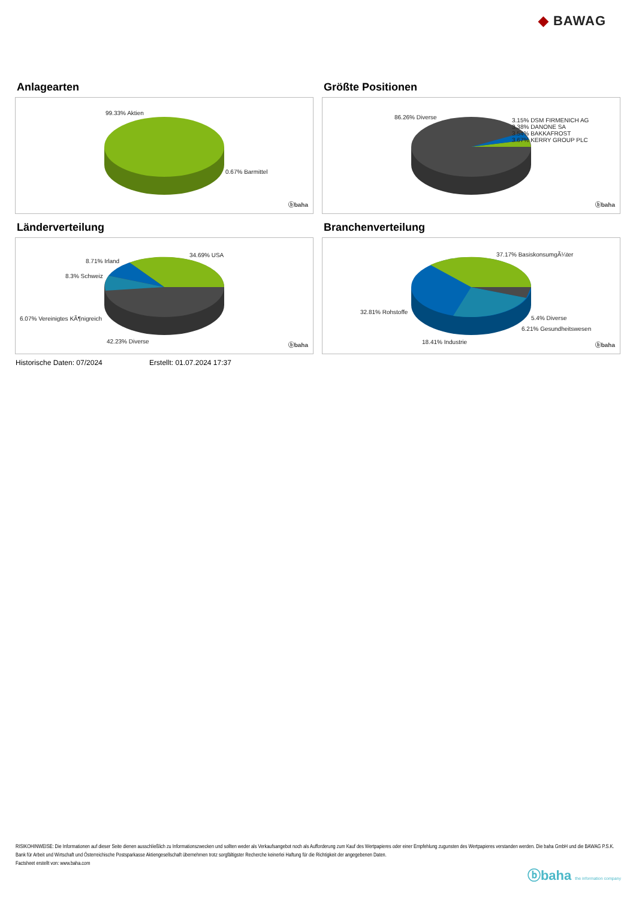◆ BAWAG
Anlagearten
99.33% Aktien
0.67% Barmittel
ⓑbaha
Größte Positionen
86.26% Diverse
3.15% DSM FIRMENICH AG
3.38% DANONE SA
3.54% BAKKAFROST
3.67% KERRY GROUP PLC
ⓑbaha
Länderverteilung
34.69% USA
8.71% Irland
8.3% Schweiz
6.07% Vereinigtes KÃ¶nigreich
42.23% Diverse
ⓑbaha
Branchenverteilung
37.17% BasiskonsumgÃ¼ter
32.81% Rohstoffe
5.4% Diverse
6.21% Gesundheitswesen
18.41% Industrie ⓑbaha
Historische Daten: 07/2024 Erstellt: 01.07.2024 17:37
RISIKOHINWEISE: Die Informationen auf dieser Seite dienen ausschließlich zu Informationszwecken und sollten weder als Verkaufsangebot noch als Aufforderung zum Kauf des Wertpapieres oder einer Empfehlung zugunsten des Wertpapieres verstanden werden. Die baha GmbH und die BAWAG P.S.K. Bank für Arbeit und Wirtschaft und Österreichische Postsparkasse Aktiengesellschaft übernehmen trotz sorgfältigster Recherche keinerlei Haftung für die Richtigkeit der angegebenen Daten.
Factsheet erstellt von: www.baha.com
ⓑbaha the information company